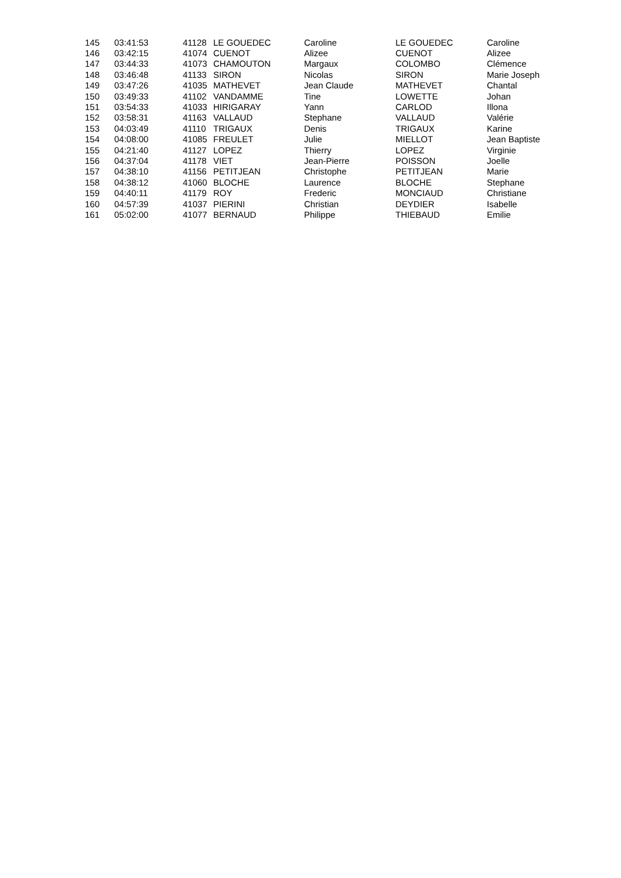| 145 | 03:41:53 | 41128 | LE GOUEDEC | Caroline | LE GOUEDEC | Caroline |
| 146 | 03:42:15 | 41074 | CUENOT | Alizee | CUENOT | Alizee |
| 147 | 03:44:33 | 41073 | CHAMOUTON | Margaux | COLOMBO | Clémence |
| 148 | 03:46:48 | 41133 | SIRON | Nicolas | SIRON | Marie Joseph |
| 149 | 03:47:26 | 41035 | MATHEVET | Jean Claude | MATHEVET | Chantal |
| 150 | 03:49:33 | 41102 | VANDAMME | Tine | LOWETTE | Johan |
| 151 | 03:54:33 | 41033 | HIRIGARAY | Yann | CARLOD | Illona |
| 152 | 03:58:31 | 41163 | VALLAUD | Stephane | VALLAUD | Valérie |
| 153 | 04:03:49 | 41110 | TRIGAUX | Denis | TRIGAUX | Karine |
| 154 | 04:08:00 | 41085 | FREULET | Julie | MIELLOT | Jean Baptiste |
| 155 | 04:21:40 | 41127 | LOPEZ | Thierry | LOPEZ | Virginie |
| 156 | 04:37:04 | 41178 | VIET | Jean-Pierre | POISSON | Joelle |
| 157 | 04:38:10 | 41156 | PETITJEAN | Christophe | PETITJEAN | Marie |
| 158 | 04:38:12 | 41060 | BLOCHE | Laurence | BLOCHE | Stephane |
| 159 | 04:40:11 | 41179 | ROY | Frederic | MONCIAUD | Christiane |
| 160 | 04:57:39 | 41037 | PIERINI | Christian | DEYDIER | Isabelle |
| 161 | 05:02:00 | 41077 | BERNAUD | Philippe | THIEBAUD | Emilie |